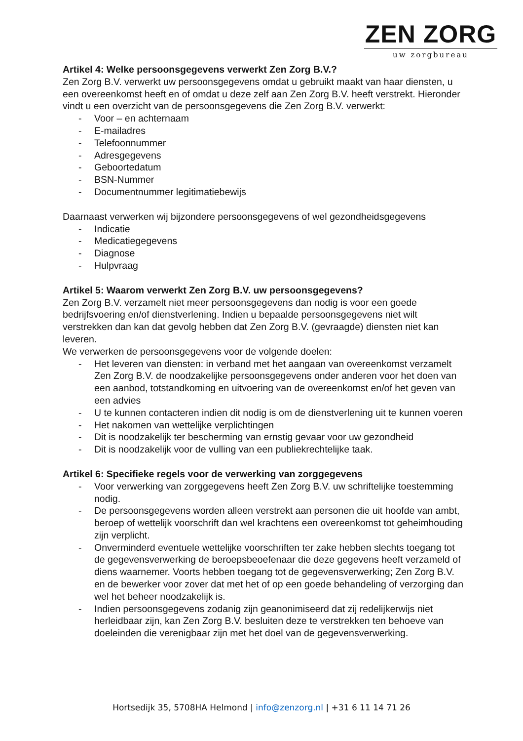ZEN ZORG
uw zorgbureau
Artikel 4: Welke persoonsgegevens verwerkt Zen Zorg B.V.?
Zen Zorg B.V. verwerkt uw persoonsgegevens omdat u gebruikt maakt van haar diensten, u een overeenkomst heeft en of omdat u deze zelf aan Zen Zorg B.V. heeft verstrekt. Hieronder vindt u een overzicht van de persoonsgegevens die Zen Zorg B.V. verwerkt:
- Voor – en achternaam
- E-mailadres
- Telefoonnummer
- Adresgegevens
- Geboortedatum
- BSN-Nummer
- Documentnummer legitimatiebewijs
Daarnaast verwerken wij bijzondere persoonsgegevens of wel gezondheidsgegevens
- Indicatie
- Medicatiegegevens
- Diagnose
- Hulpvraag
Artikel 5: Waarom verwerkt Zen Zorg B.V. uw persoonsgegevens?
Zen Zorg B.V. verzamelt niet meer persoonsgegevens dan nodig is voor een goede bedrijfsvoering en/of dienstverlening. Indien u bepaalde persoonsgegevens niet wilt verstrekken dan kan dat gevolg hebben dat Zen Zorg B.V. (gevraagde) diensten niet kan leveren.
We verwerken de persoonsgegevens voor de volgende doelen:
- Het leveren van diensten: in verband met het aangaan van overeenkomst verzamelt Zen Zorg B.V. de noodzakelijke persoonsgegevens onder anderen voor het doen van een aanbod, totstandkoming en uitvoering van de overeenkomst en/of het geven van een advies
- U te kunnen contacteren indien dit nodig is om de dienstverlening uit te kunnen voeren
- Het nakomen van wettelijke verplichtingen
- Dit is noodzakelijk ter bescherming van ernstig gevaar voor uw gezondheid
- Dit is noodzakelijk voor de vulling van een publiekrechtelijke taak.
Artikel 6: Specifieke regels voor de verwerking van zorggegevens
- Voor verwerking van zorggegevens heeft Zen Zorg B.V. uw schriftelijke toestemming nodig.
- De persoonsgegevens worden alleen verstrekt aan personen die uit hoofde van ambt, beroep of wettelijk voorschrift dan wel krachtens een overeenkomst tot geheimhouding zijn verplicht.
- Onverminderd eventuele wettelijke voorschriften ter zake hebben slechts toegang tot de gegevensverwerking de beroepsbeoefenaar die deze gegevens heeft verzameld of diens waarnemer. Voorts hebben toegang tot de gegevensverwerking; Zen Zorg B.V. en de bewerker voor zover dat met het of op een goede behandeling of verzorging dan wel het beheer noodzakelijk is.
- Indien persoonsgegevens zodanig zijn geanonimiseerd dat zij redelijkerwijs niet herleidbaar zijn, kan Zen Zorg B.V. besluiten deze te verstrekken ten behoeve van doeleinden die verenigbaar zijn met het doel van de gegevensverwerking.
Hortsedijk 35, 5708HA Helmond | info@zenzorg.nl | +31 6 11 14 71 26